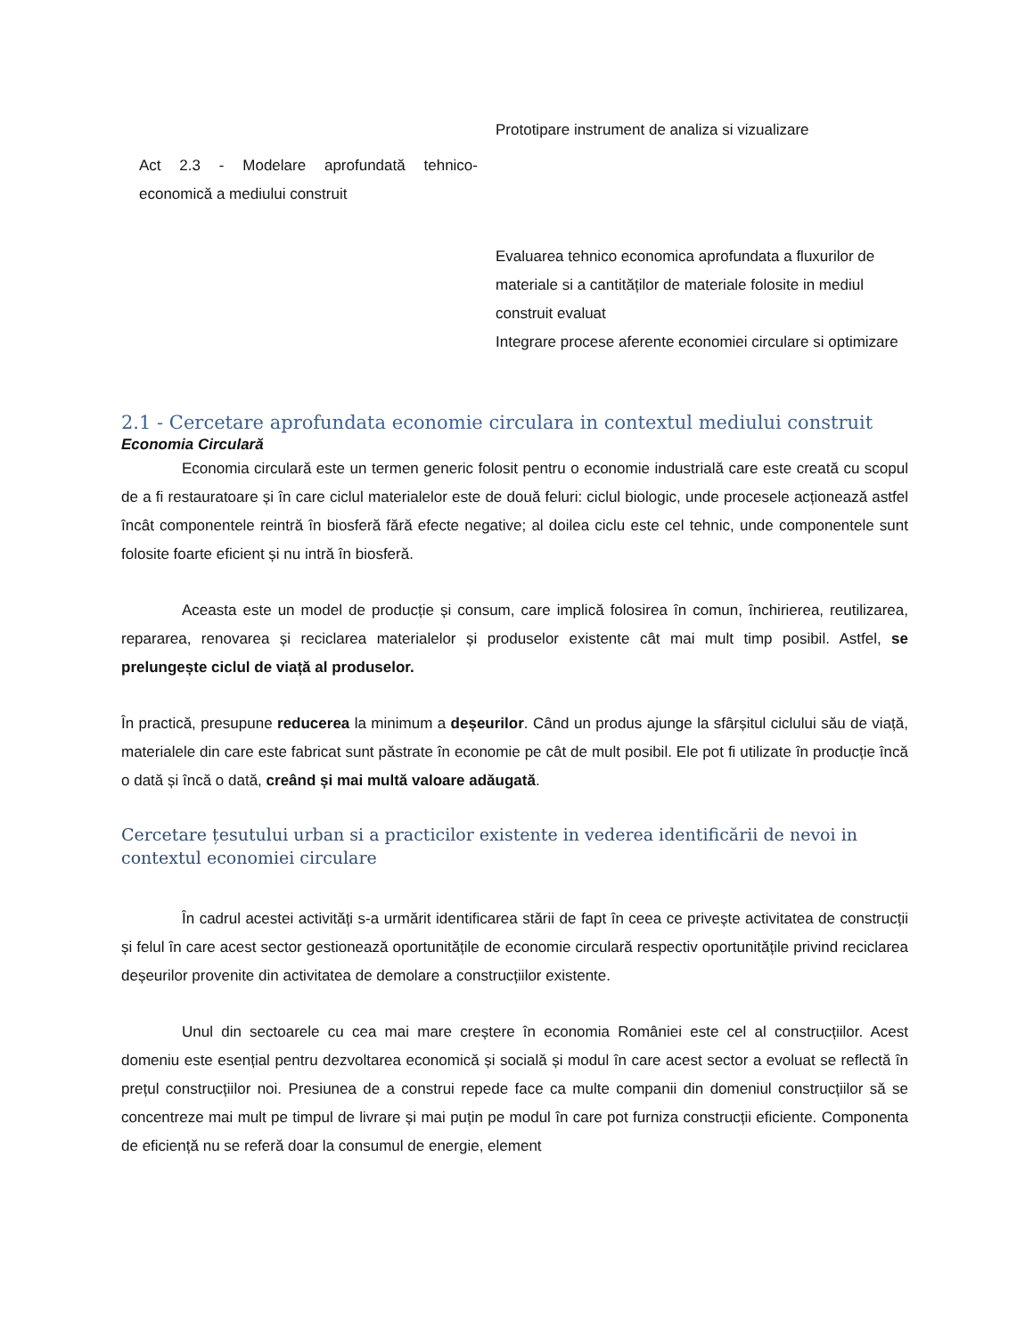| | Prototipare instrument de analiza si vizualizare |
| Act 2.3 - Modelare aprofundată tehnico-economică a mediului construit | |
| | Evaluarea tehnico economica aprofundata a fluxurilor de materiale si a cantităților de materiale folosite in mediul construit evaluat Integrare procese aferente economiei circulare si optimizare |
2.1 - Cercetare aprofundata economie circulara in contextul mediului construit
Economia Circulară
Economia circulară este un termen generic folosit pentru o economie industrială care este creată cu scopul de a fi restauratoare și în care ciclul materialelor este de două feluri: ciclul biologic, unde procesele acționează astfel încât componentele reintră în biosferă fără efecte negative; al doilea ciclu este cel tehnic, unde componentele sunt folosite foarte eficient și nu intră în biosferă.
Aceasta este un model de producție și consum, care implică folosirea în comun, închirierea, reutilizarea, repararea, renovarea și reciclarea materialelor și produselor existente cât mai mult timp posibil. Astfel, se prelungește ciclul de viață al produselor.
În practică, presupune reducerea la minimum a deșeurilor. Când un produs ajunge la sfârșitul ciclului său de viață, materialele din care este fabricat sunt păstrate în economie pe cât de mult posibil. Ele pot fi utilizate în producție încă o dată și încă o dată, creând și mai multă valoare adăugată.
Cercetare țesutului urban si a practicilor existente in vederea identificării de nevoi in contextul economiei circulare
În cadrul acestei activități s-a urmărit identificarea stării de fapt în ceea ce privește activitatea de construcții și felul în care acest sector gestionează oportunitățile de economie circulară respectiv oportunitățile privind reciclarea deșeurilor provenite din activitatea de demolare a construcțiilor existente.
Unul din sectoarele cu cea mai mare creștere în economia României este cel al construcțiilor. Acest domeniu este esențial pentru dezvoltarea economică și socială și modul în care acest sector a evoluat se reflectă în prețul construcțiilor noi. Presiunea de a construi repede face ca multe companii din domeniul construcțiilor să se concentreze mai mult pe timpul de livrare și mai puțin pe modul în care pot furniza construcții eficiente. Componenta de eficiență nu se referă doar la consumul de energie, element